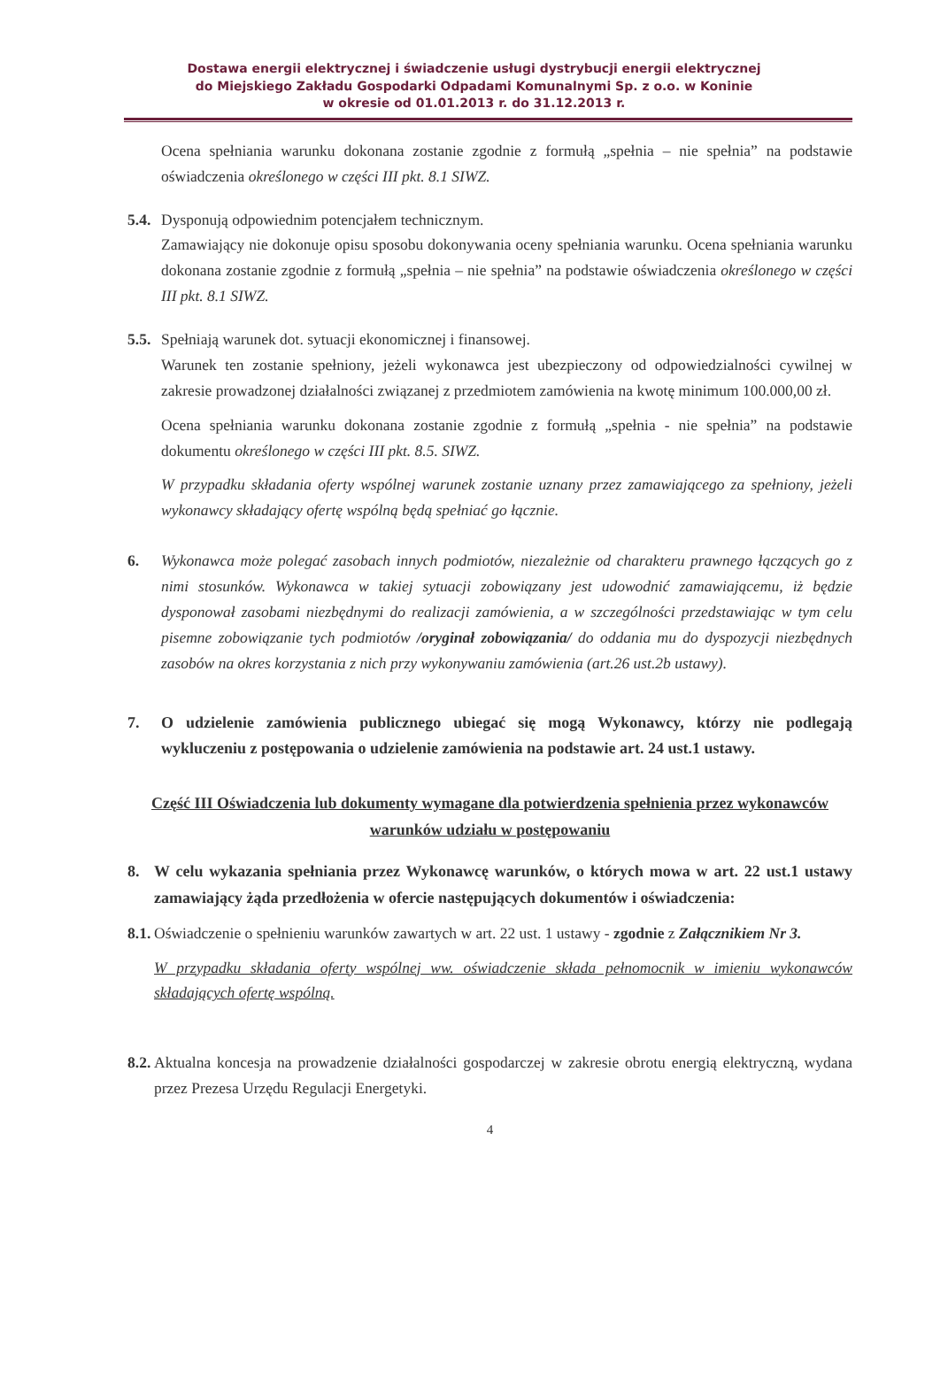Dostawa energii elektrycznej i świadczenie usługi dystrybucji energii elektrycznej
do Miejskiego Zakładu Gospodarki Odpadami Komunalnymi Sp. z o.o. w Koninie
w okresie od 01.01.2013 r. do 31.12.2013 r.
Ocena spełniania warunku dokonana zostanie zgodnie z formułą „spełnia – nie spełnia” na podstawie oświadczenia określonego w części III pkt. 8.1 SIWZ.
5.4. Dysponują odpowiednim potencjałem technicznym.
Zamawiający nie dokonuje opisu sposobu dokonywania oceny spełniania warunku. Ocena spełniania warunku dokonana zostanie zgodnie z formułą „spełnia – nie spełnia” na podstawie oświadczenia określonego w części III pkt. 8.1 SIWZ.
5.5. Spełniają warunek dot. sytuacji ekonomicznej i finansowej.
Warunek ten zostanie spełniony, jeżeli wykonawca jest ubezpieczony od odpowiedzialności cywilnej w zakresie prowadzonej działalności związanej z przedmiotem zamówienia na kwotę minimum 100.000,00 zł.
Ocena spełniania warunku dokonana zostanie zgodnie z formułą „spełnia - nie spełnia” na podstawie dokumentu określonego w części III pkt. 8.5. SIWZ.
W przypadku składania oferty wspólnej warunek zostanie uznany przez zamawiającego za spełniony, jeżeli wykonawcy składający ofertę wspólną będą spełniać go łącznie.
6. Wykonawca może polegać zasobach innych podmiotów, niezależnie od charakteru prawnego łączących go z nimi stosunków. Wykonawca w takiej sytuacji zobowiązany jest udowodnić zamawiającemu, iż będzie dysponował zasobami niezbędnymi do realizacji zamówienia, a w szczególności przedstawiając w tym celu pisemne zobowiązanie tych podmiotów /oryginał zobowiązania/ do oddania mu do dyspozycji niezbędnych zasobów na okres korzystania z nich przy wykonywaniu zamówienia (art.26 ust.2b ustawy).
7. O udzielenie zamówienia publicznego ubiegać się mogą Wykonawcy, którzy nie podlegają wykluczeniu z postępowania o udzielenie zamówienia na podstawie art. 24 ust.1 ustawy.
Część III Oświadczenia lub dokumenty wymagane dla potwierdzenia spełnienia przez wykonawców warunków udziału w postępowaniu
8. W celu wykazania spełniania przez Wykonawcę warunków, o których mowa w art. 22 ust.1 ustawy zamawiający żąda przedłożenia w ofercie następujących dokumentów i oświadczenia:
8.1.
Oświadczenie o spełnieniu warunków zawartych w art. 22 ust. 1 ustawy - zgodnie z Załącznikiem Nr 3.
W przypadku składania oferty wspólnej ww. oświadczenie składa pełnomocnik w imieniu wykonawców składających ofertę wspólną.
8.2.
Aktualna koncesja na prowadzenie działalności gospodarczej w zakresie obrotu energią elektryczną, wydana przez Prezesa Urzędu Regulacji Energetyki.
4